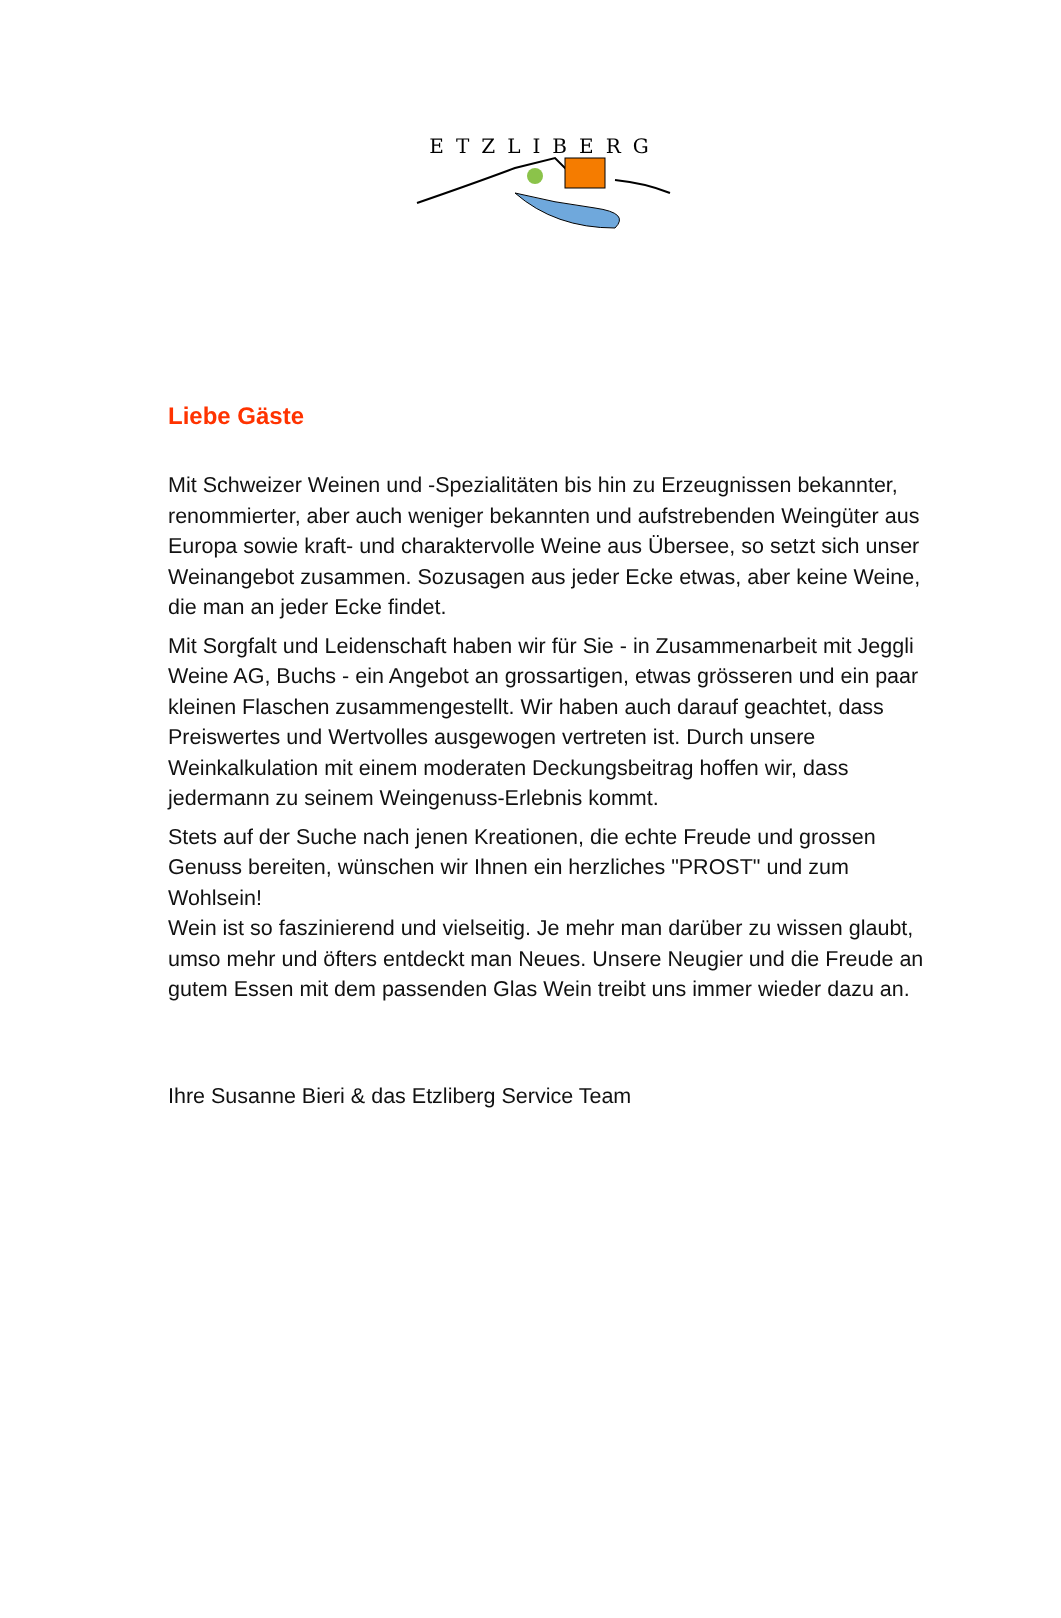ETZLIBERG
Liebe Gäste
Mit Schweizer Weinen und -Spezialitäten bis hin zu Erzeugnissen bekannter, renommierter, aber auch weniger bekannten und aufstrebenden Weingüter aus Europa sowie kraft- und charaktervolle Weine aus Übersee, so setzt sich unser Weinangebot zusammen. Sozusagen aus jeder Ecke etwas, aber keine Weine, die man an jeder Ecke findet.
Mit Sorgfalt und Leidenschaft haben wir für Sie - in Zusammenarbeit mit Jeggli Weine AG, Buchs - ein Angebot an grossartigen, etwas grösseren und ein paar kleinen Flaschen zusammengestellt. Wir haben auch darauf geachtet, dass Preiswertes und Wertvolles ausgewogen vertreten ist. Durch unsere Weinkalkulation mit einem moderaten Deckungsbeitrag hoffen wir, dass jedermann zu seinem Weingenuss-Erlebnis kommt.
Stets auf der Suche nach jenen Kreationen, die echte Freude und grossen Genuss bereiten, wünschen wir Ihnen ein herzliches "PROST" und zum Wohlsein!
Wein ist so faszinierend und vielseitig. Je mehr man darüber zu wissen glaubt, umso mehr und öfters entdeckt man Neues. Unsere Neugier und die Freude an gutem Essen mit dem passenden Glas Wein treibt uns immer wieder dazu an.
Ihre Susanne Bieri & das Etzliberg Service Team